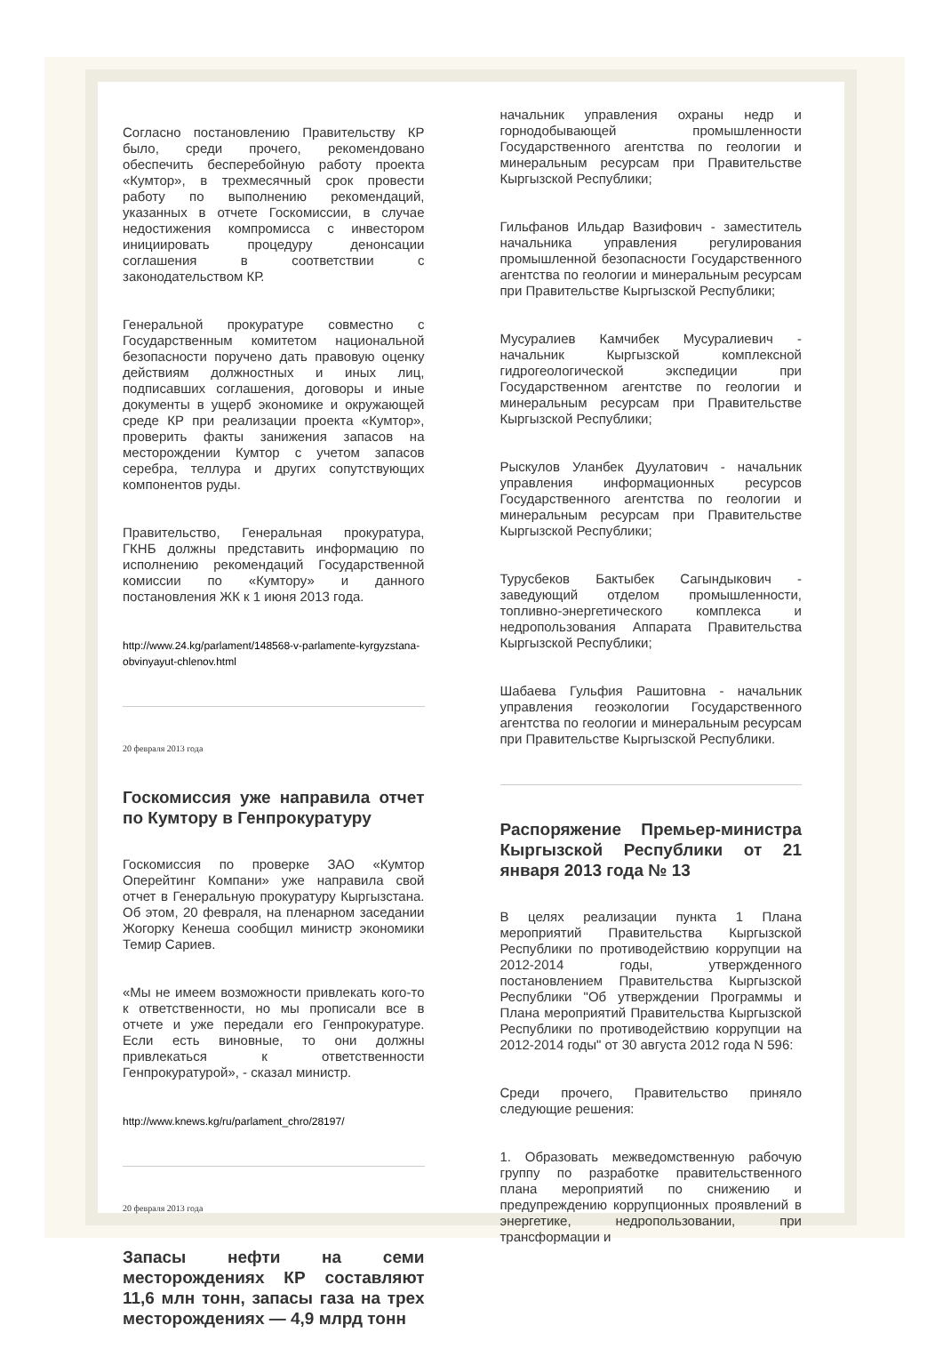Согласно постановлению Правительству КР было, среди прочего, рекомендовано обеспечить бесперебойную работу проекта «Кумтор», в трехмесячный срок провести работу по выполнению рекомендаций, указанных в отчете Госкомиссии, в случае недостижения компромисса с инвестором инициировать процедуру денонсации соглашения в соответствии с законодательством КР.
Генеральной прокуратуре совместно с Государственным комитетом национальной безопасности поручено дать правовую оценку действиям должностных и иных лиц, подписавших соглашения, договоры и иные документы в ущерб экономике и окружающей среде КР при реализации проекта «Кумтор», проверить факты занижения запасов на месторождении Кумтор с учетом запасов серебра, теллура и других сопутствующих компонентов руды.
Правительство, Генеральная прокуратура, ГКНБ должны представить информацию по исполнению рекомендаций Государственной комиссии по «Кумтору» и данного постановления ЖК к 1 июня 2013 года.
http://www.24.kg/parlament/148568-v-parlamente-kyrgyzstana-obvinyayut-chlenov.html
20 февраля 2013 года
Госкомиссия уже направила отчет по Кумтору в Генпрокуратуру
Госкомиссия по проверке ЗАО «Кумтор Оперейтинг Компани» уже направила свой отчет в Генеральную прокуратуру Кыргызстана. Об этом, 20 февраля, на пленарном заседании Жогорку Кенеша сообщил министр экономики Темир Сариев.
«Мы не имеем возможности привлекать кого-то к ответственности, но мы прописали все в отчете и уже передали его Генпрокуратуре. Если есть виновные, то они должны привлекаться к ответственности Генпрокуратурой», - сказал министр.
http://www.knews.kg/ru/parlament_chro/28197/
20 февраля 2013 года
Запасы нефти на семи месторождениях КР составляют 11,6 млн тонн, запасы газа на трех месторождениях — 4,9 млрд тонн
начальник управления охраны недр и горнодобывающей промышленности Государственного агентства по геологии и минеральным ресурсам при Правительстве Кыргызской Республики;
Гильфанов Ильдар Вазифович - заместитель начальника управления регулирования промышленной безопасности Государственного агентства по геологии и минеральным ресурсам при Правительстве Кыргызской Республики;
Мусуралиев Камчибек Мусуралиевич - начальник Кыргызской комплексной гидрогеологической экспедиции при Государственном агентстве по геологии и минеральным ресурсам при Правительстве Кыргызской Республики;
Рыскулов Уланбек Дуулатович - начальник управления информационных ресурсов Государственного агентства по геологии и минеральным ресурсам при Правительстве Кыргызской Республики;
Турусбеков Бактыбек Сагындыкович - заведующий отделом промышленности, топливно-энергетического комплекса и недропользования Аппарата Правительства Кыргызской Республики;
Шабаева Гульфия Рашитовна - начальник управления геоэкологии Государственного агентства по геологии и минеральным ресурсам при Правительстве Кыргызской Республики.
Распоряжение Премьер-министра Кыргызской Республики от 21 января 2013 года № 13
В целях реализации пункта 1 Плана мероприятий Правительства Кыргызской Республики по противодействию коррупции на 2012-2014 годы, утвержденного постановлением Правительства Кыргызской Республики "Об утверждении Программы и Плана мероприятий Правительства Кыргызской Республики по противодействию коррупции на 2012-2014 годы" от 30 августа 2012 года N 596:
Среди прочего, Правительство приняло следующие решения:
1. Образовать межведомственную рабочую группу по разработке правительственного плана мероприятий по снижению и предупреждению коррупционных проявлений в энергетике, недропользовании, при трансформации и